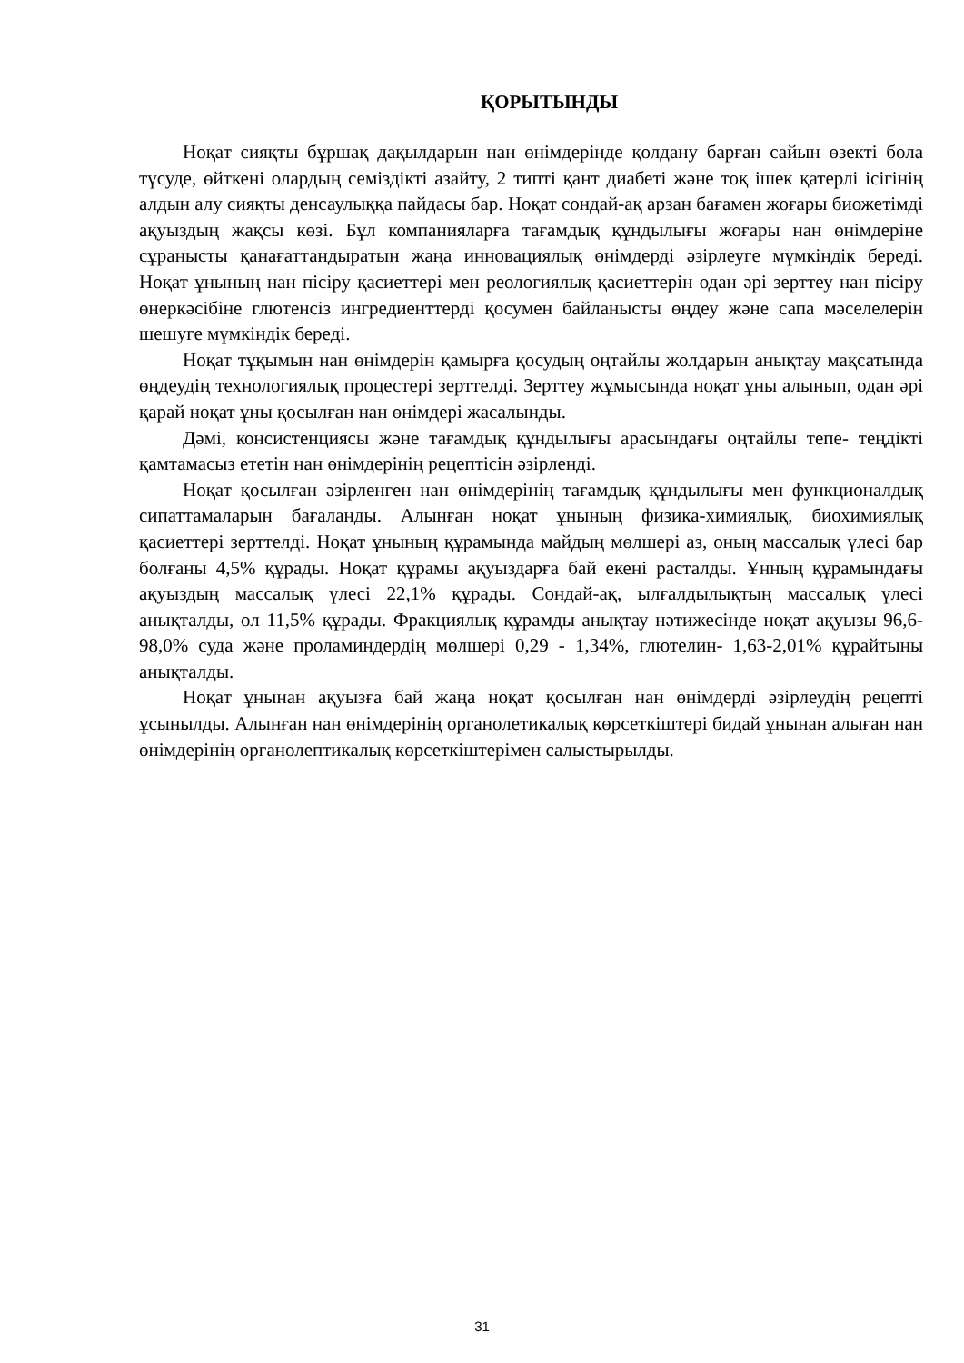ҚОРЫТЫНДЫ
Ноқат сияқты бұршақ дақылдарын нан өнімдерінде қолдану барған сайын өзекті бола түсуде, өйткені олардың семіздікті азайту, 2 типті қант диабеті және тоқ ішек қатерлі ісігінің алдын алу сияқты денсаулыққа пайдасы бар. Ноқат сондай-ақ арзан бағамен жоғары биожетімді ақуыздың жақсы көзі. Бұл компанияларға тағамдық құндылығы жоғары нан өнімдеріне сұранысты қанағаттандыратын жаңа инновациялық өнімдерді әзірлеуге мүмкіндік береді. Ноқат ұнының нан пісіру қасиеттері мен реологиялық қасиеттерін одан әрі зерттеу нан пісіру өнеркәсібіне глютенсіз ингредиенттерді қосумен байланысты өңдеу және сапа мәселелерін шешуге мүмкіндік береді.
Ноқат тұқымын нан өнімдерін қамырға қосудың оңтайлы жолдарын анықтау мақсатында өңдеудің технологиялық процестері зерттелді. Зерттеу жұмысында ноқат ұны алынып, одан әрі қарай ноқат ұны қосылған нан өнімдері жасалынды.
Дәмі, консистенциясы және тағамдық құндылығы арасындағы оңтайлы тепе- теңдікті қамтамасыз ететін нан өнімдерінің рецептісін әзірленді.
Ноқат қосылған әзірленген нан өнімдерінің тағамдық құндылығы мен функционалдық сипаттамаларын бағаланды. Алынған ноқат ұнының физика-химиялық, биохимиялық қасиеттері зерттелді. Ноқат ұнының құрамында майдың мөлшері аз, оның массалық үлесі бар болғаны 4,5% құрады. Ноқат құрамы ақуыздарға бай екені расталды. Ұнның құрамындағы ақуыздың массалық үлесі 22,1% құрады. Сондай-ақ, ылғалдылықтың массалық үлесі анықталды, ол 11,5% құрады. Фракциялық құрамды анықтау нәтижесінде ноқат ақуызы 96,6-98,0% суда және проламиндердің мөлшері 0,29 - 1,34%, глютелин- 1,63-2,01% құрайтыны анықталды.
Ноқат ұнынан ақуызға бай жаңа ноқат қосылған нан өнімдерді әзірлеудің рецепті ұсынылды. Алынған нан өнімдерінің органолетикалық көрсеткіштері бидай ұнынан алыған нан өнімдерінің органолептикалық көрсеткіштерімен салыстырылды.
31